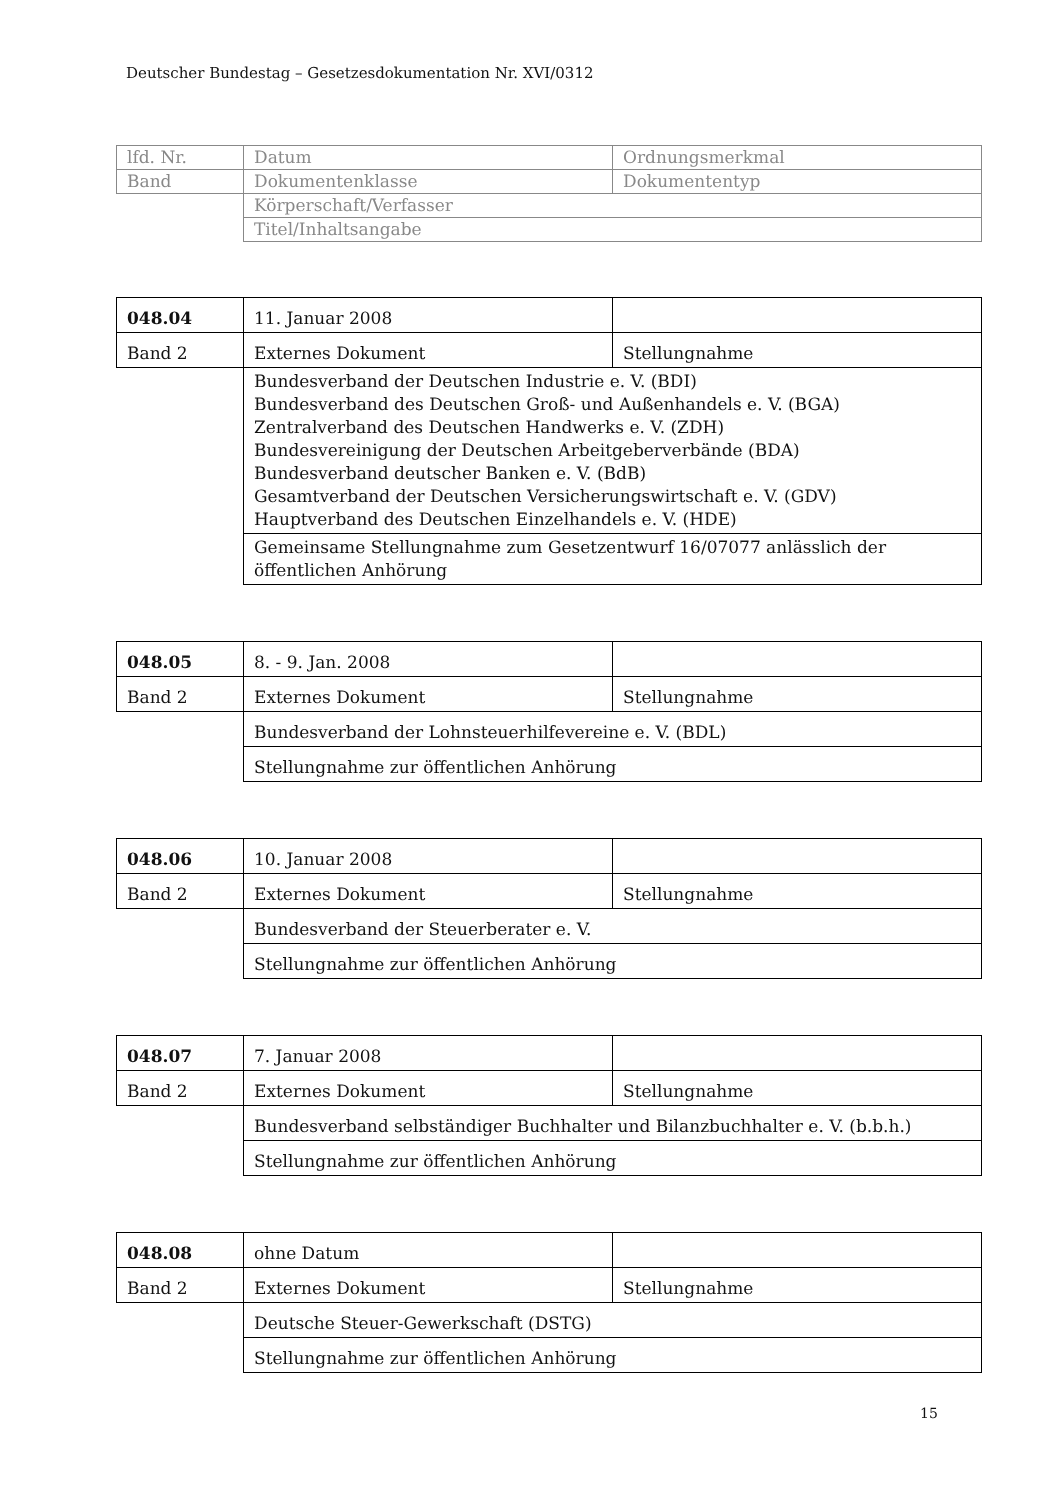Deutscher Bundestag – Gesetzesdokumentation Nr. XVI/0312
| lfd. Nr. | Datum | Ordnungsmerkmal |
| Band | Dokumentenklasse | Dokumententyp |
| | Körperschaft/Verfasser | |
| | Titel/Inhaltsangabe | |
| 048.04 | 11. Januar 2008 | |
| Band 2 | Externes Dokument | Stellungnahme |
| | Bundesverband der Deutschen Industrie e. V. (BDI) Bundesverband des Deutschen Groß- und Außenhandels e. V. (BGA) Zentralverband des Deutschen Handwerks e. V. (ZDH) Bundesvereinigung der Deutschen Arbeitgeberverbände (BDA) Bundesverband deutscher Banken e. V. (BdB) Gesamtverband der Deutschen Versicherungswirtschaft e. V. (GDV) Hauptverband des Deutschen Einzelhandels e. V. (HDE) | |
| | Gemeinsame Stellungnahme zum Gesetzentwurf 16/07077 anlässlich der öffentlichen Anhörung | |
| 048.05 | 8. - 9. Jan. 2008 | |
| Band 2 | Externes Dokument | Stellungnahme |
| | Bundesverband der Lohnsteuerhilfevereine e. V. (BDL) | |
| | Stellungnahme zur öffentlichen Anhörung | |
| 048.06 | 10. Januar 2008 | |
| Band 2 | Externes Dokument | Stellungnahme |
| | Bundesverband der Steuerberater e. V. | |
| | Stellungnahme zur öffentlichen Anhörung | |
| 048.07 | 7. Januar 2008 | |
| Band 2 | Externes Dokument | Stellungnahme |
| | Bundesverband selbständiger Buchhalter und Bilanzbuchhalter e. V. (b.b.h.) | |
| | Stellungnahme zur öffentlichen Anhörung | |
| 048.08 | ohne Datum | |
| Band 2 | Externes Dokument | Stellungnahme |
| | Deutsche Steuer-Gewerkschaft (DSTG) | |
| | Stellungnahme zur öffentlichen Anhörung | |
15